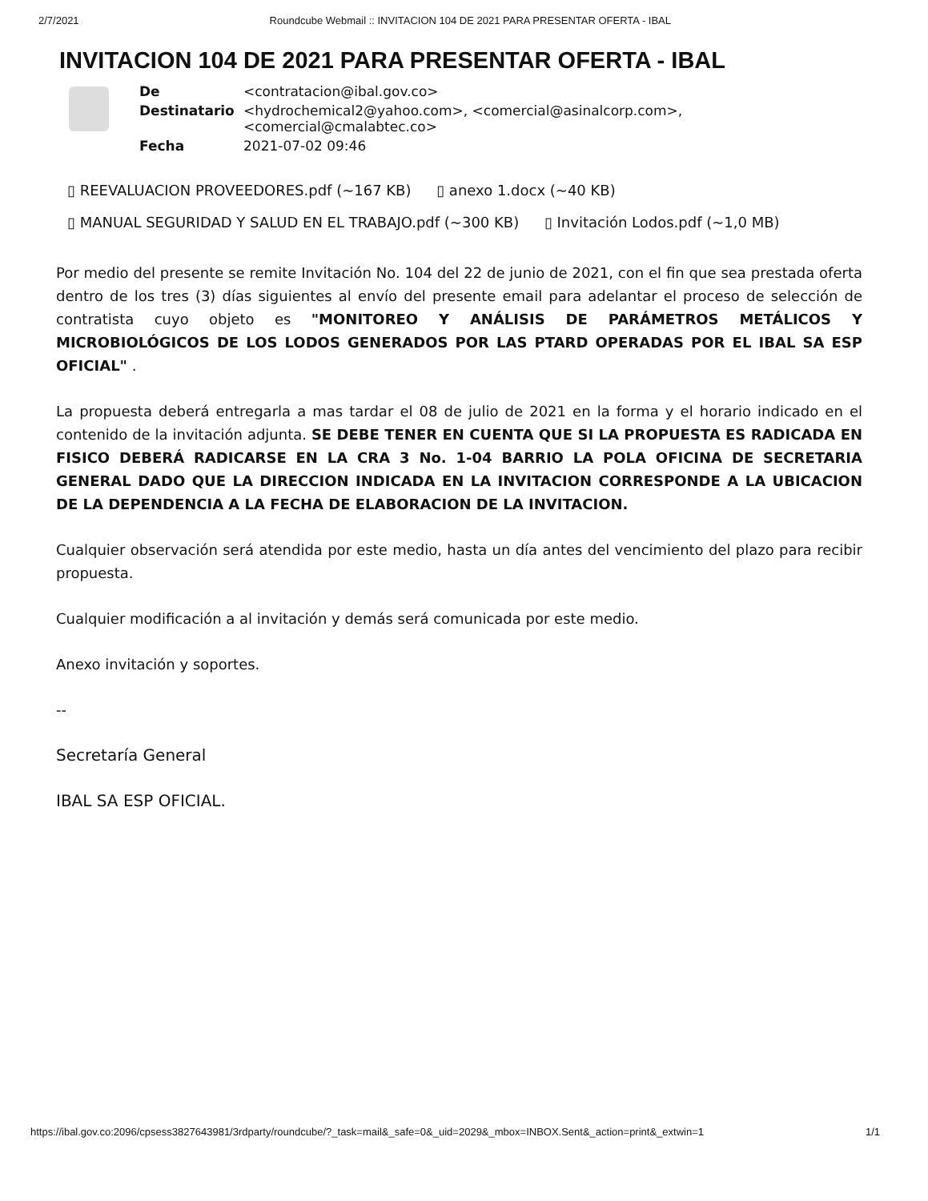2/7/2021 Roundcube Webmail :: INVITACION 104 DE 2021 PARA PRESENTAR OFERTA - IBAL
INVITACION 104 DE 2021 PARA PRESENTAR OFERTA - IBAL
| De | <contratacion@ibal.gov.co> |
| Destinatario | <hydrochemical2@yahoo.com>, <comercial@asinalcorp.com>, <comercial@cmalabtec.co> |
| Fecha | 2021-07-02 09:46 |
▯ REEVALUACION PROVEEDORES.pdf (~167 KB) ▯ anexo 1.docx (~40 KB)
▯ MANUAL SEGURIDAD Y SALUD EN EL TRABAJO.pdf (~300 KB) ▯ Invitación Lodos.pdf (~1,0 MB)
Por medio del presente se remite Invitación No. 104 del 22 de junio de 2021, con el fin que sea prestada oferta dentro de los tres (3) días siguientes al envío del presente email para adelantar el proceso de selección de contratista cuyo objeto es "MONITOREO Y ANÁLISIS DE PARÁMETROS METÁLICOS Y MICROBIOLÓGICOS DE LOS LODOS GENERADOS POR LAS PTARD OPERADAS POR EL IBAL SA ESP OFICIAL" .
La propuesta deberá entregarla a mas tardar el 08 de julio de 2021 en la forma y el horario indicado en el contenido de la invitación adjunta. SE DEBE TENER EN CUENTA QUE SI LA PROPUESTA ES RADICADA EN FISICO DEBERÁ RADICARSE EN LA CRA 3 No. 1-04 BARRIO LA POLA OFICINA DE SECRETARIA GENERAL DADO QUE LA DIRECCION INDICADA EN LA INVITACION CORRESPONDE A LA UBICACION DE LA DEPENDENCIA A LA FECHA DE ELABORACION DE LA INVITACION.
Cualquier observación será atendida por este medio, hasta un día antes del vencimiento del plazo para recibir propuesta.
Cualquier modificación a al invitación y demás será comunicada por este medio.
Anexo invitación y soportes.
--
Secretaría General
IBAL SA ESP OFICIAL.
https://ibal.gov.co:2096/cpsess3827643981/3rdparty/roundcube/?_task=mail&_safe=0&_uid=2029&_mbox=INBOX.Sent&_action=print&_extwin=1 1/1